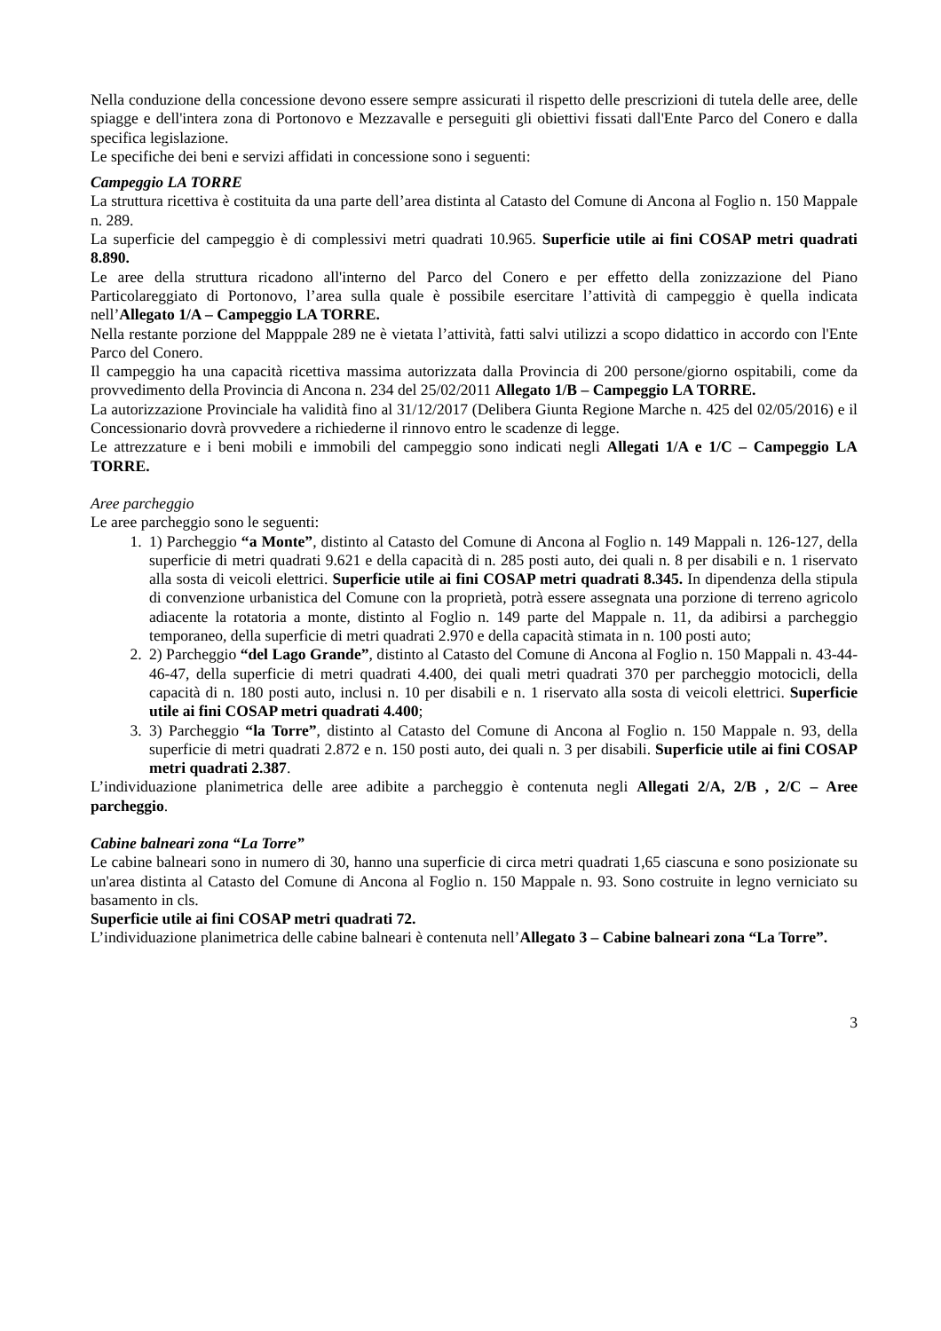Nella conduzione della concessione devono essere sempre assicurati il rispetto delle prescrizioni di tutela delle aree, delle spiagge e dell'intera zona di Portonovo e Mezzavalle e perseguiti gli obiettivi fissati dall'Ente Parco del Conero e dalla specifica legislazione.
Le specifiche dei beni e servizi affidati in concessione sono i seguenti:
Campeggio LA TORRE
La struttura ricettiva è costituita da una parte dell’area distinta al Catasto del Comune di Ancona al Foglio n. 150 Mappale n. 289.
La superficie del campeggio è di complessivi metri quadrati 10.965. Superficie utile ai fini COSAP metri quadrati 8.890.
Le aree della struttura ricadono all'interno del Parco del Conero e per effetto della zonizzazione del Piano Particolareggiato di Portonovo, l’area sulla quale è possibile esercitare l’attività di campeggio è quella indicata nell’Allegato 1/A – Campeggio LA TORRE.
Nella restante porzione del Mapppale 289 ne è vietata l’attività, fatti salvi utilizzi a scopo didattico in accordo con l'Ente Parco del Conero.
Il campeggio ha una capacità ricettiva massima autorizzata dalla Provincia di 200 persone/giorno ospitabili, come da provvedimento della Provincia di Ancona n. 234 del 25/02/2011 Allegato 1/B – Campeggio LA TORRE.
La autorizzazione Provinciale ha validità fino al 31/12/2017 (Delibera Giunta Regione Marche n. 425 del 02/05/2016) e il Concessionario dovrà provvedere a richiederne il rinnovo entro le scadenze di legge.
Le attrezzature e i beni mobili e immobili del campeggio sono indicati negli Allegati 1/A e 1/C – Campeggio LA TORRE.
Aree parcheggio
Le aree parcheggio sono le seguenti:
1. 1) Parcheggio “a Monte”, distinto al Catasto del Comune di Ancona al Foglio n. 149 Mappali n. 126-127, della superficie di metri quadrati 9.621 e della capacità di n. 285 posti auto, dei quali n. 8 per disabili e n. 1 riservato alla sosta di veicoli elettrici. Superficie utile ai fini COSAP metri quadrati 8.345. In dipendenza della stipula di convenzione urbanistica del Comune con la proprietà, potrà essere assegnata una porzione di terreno agricolo adiacente la rotatoria a monte, distinto al Foglio n. 149 parte del Mappale n. 11, da adibirsi a parcheggio temporaneo, della superficie di metri quadrati 2.970 e della capacità stimata in n. 100 posti auto;
2. 2) Parcheggio “del Lago Grande”, distinto al Catasto del Comune di Ancona al Foglio n. 150 Mappali n. 43-44-46-47, della superficie di metri quadrati 4.400, dei quali metri quadrati 370 per parcheggio motocicli, della capacità di n. 180 posti auto, inclusi n. 10 per disabili e n. 1 riservato alla sosta di veicoli elettrici. Superficie utile ai fini COSAP metri quadrati 4.400;
3. 3) Parcheggio “la Torre”, distinto al Catasto del Comune di Ancona al Foglio n. 150 Mappale n. 93, della superficie di metri quadrati 2.872 e n. 150 posti auto, dei quali n. 3 per disabili. Superficie utile ai fini COSAP metri quadrati 2.387.
L’individuazione planimetrica delle aree adibite a parcheggio è contenuta negli Allegati 2/A, 2/B , 2/C – Aree parcheggio.
Cabine balneari zona “La Torre”
Le cabine balneari sono in numero di 30, hanno una superficie di circa metri quadrati 1,65 ciascuna e sono posizionate su un'area distinta al Catasto del Comune di Ancona al Foglio n. 150 Mappale n. 93. Sono costruite in legno verniciato su basamento in cls.
Superficie utile ai fini COSAP metri quadrati 72.
L’individuazione planimetrica delle cabine balneari è contenuta nell’Allegato 3 – Cabine balneari zona “La Torre”.
3